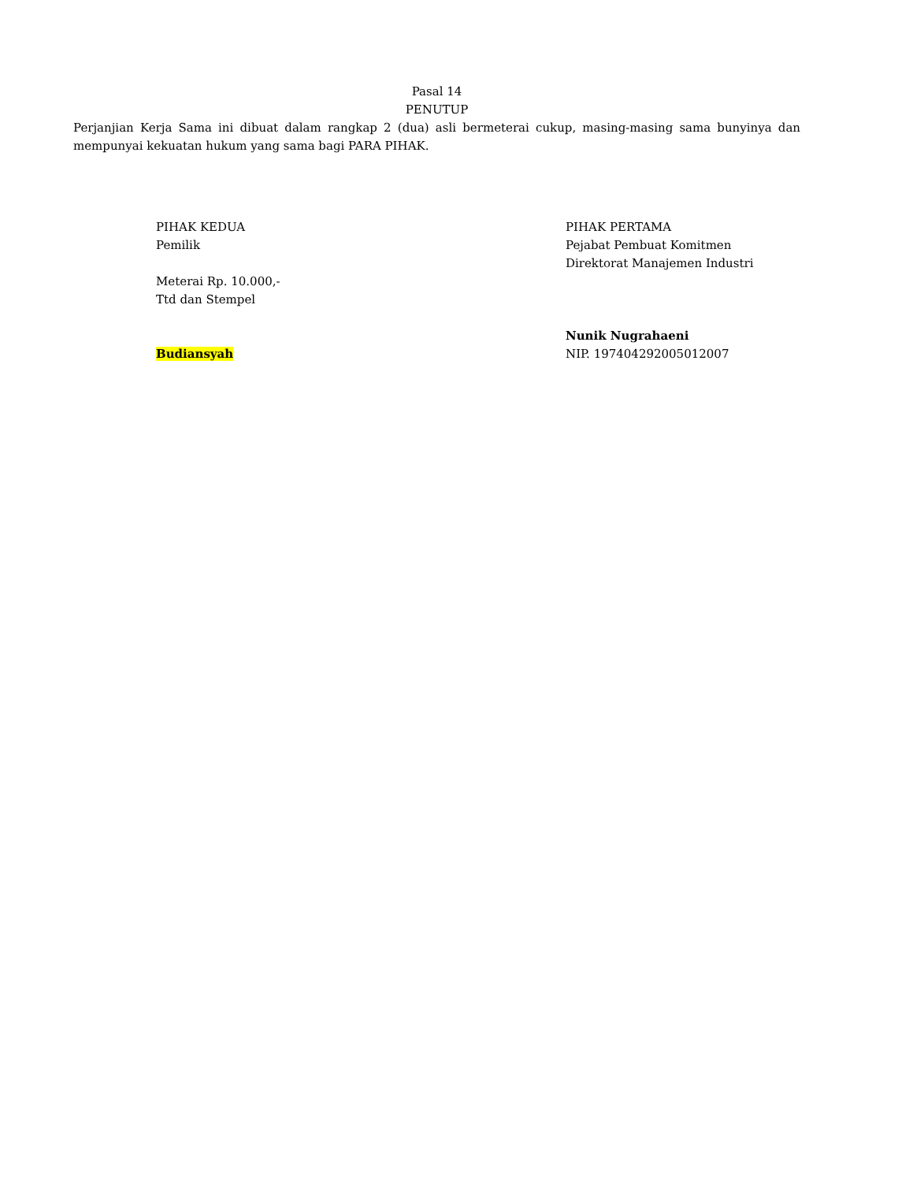Pasal 14
PENUTUP
Perjanjian Kerja Sama ini dibuat dalam rangkap 2 (dua) asli bermeterai cukup, masing-masing sama bunyinya dan mempunyai kekuatan hukum yang sama bagi PARA PIHAK.
PIHAK KEDUA
Pemilik
Meterai Rp. 10.000,-
Ttd dan Stempel
Budiansyah
PIHAK PERTAMA
Pejabat Pembuat Komitmen
Direktorat Manajemen Industri
Nunik Nugrahaeni
NIP. 197404292005012007